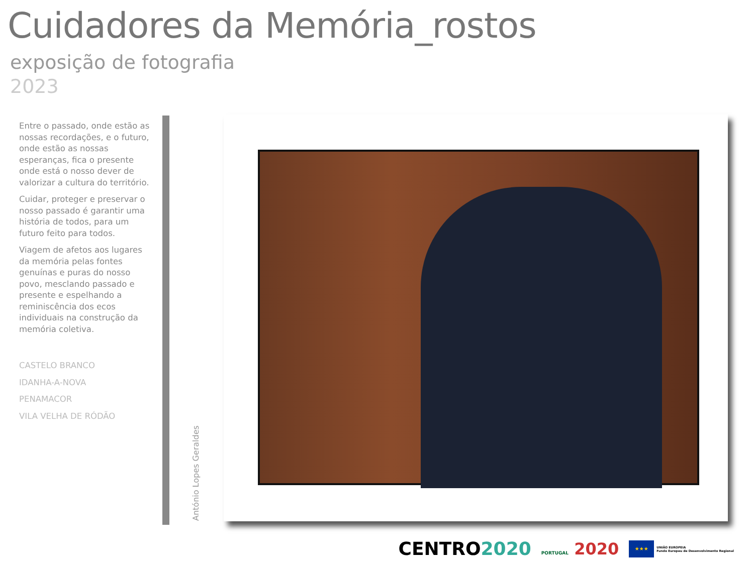Cuidadores da Memória_rostos
exposição de fotografia
2023
Entre o passado, onde estão as nossas recordações, e o futuro, onde estão as nossas esperanças, fica o presente onde está o nosso dever de valorizar a cultura do território.
Cuidar, proteger e preservar o nosso passado é garantir uma história de todos, para um futuro feito para todos.
Viagem de afetos aos lugares da memória pelas fontes genuínas e puras do nosso povo, mesclando passado e presente e espelhando a reminiscência dos ecos individuais na construção da memória coletiva.
CASTELO BRANCO
IDANHA-A-NOVA
PENAMACOR
VILA VELHA DE RÓDÃO
António Lopes Geraldes
CENTRO2020
PORTUGAL 2020
★★★
UNIÃO EUROPEIA
Fundo Europeu de Desenvolvimento Regional